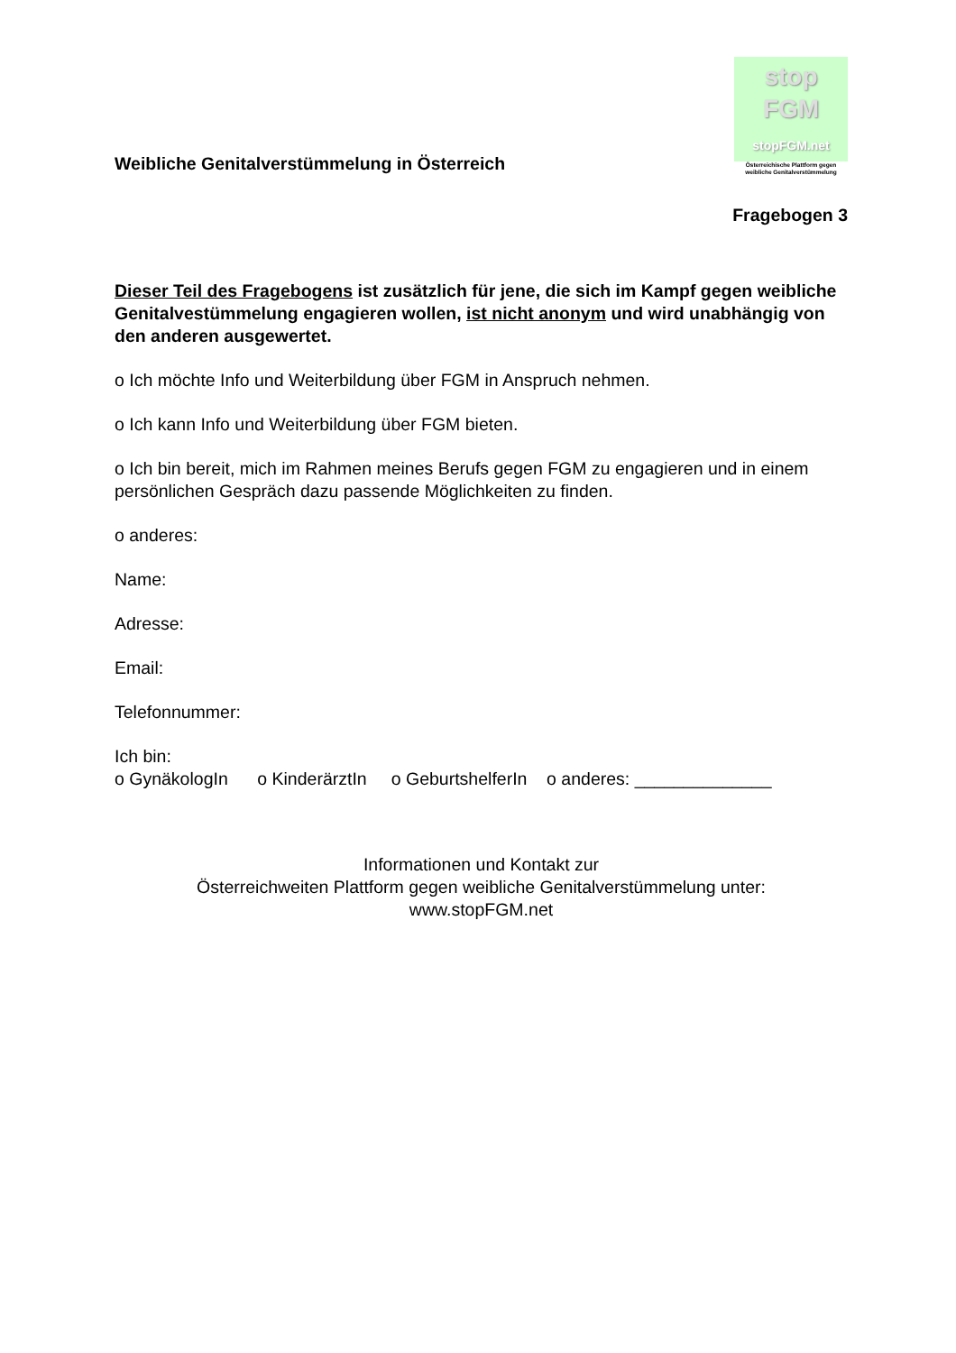Weibliche Genitalverstümmelung in Österreich
stop
FGM
stopFGM.net
Österreichische Plattform gegen weibliche Genitalverstümmelung
Fragebogen 3
Dieser Teil des Fragebogens ist zusätzlich für jene, die sich im Kampf gegen weibliche Genitalvestümmelung engagieren wollen, ist nicht anonym und wird unabhängig von den anderen ausgewertet.
o Ich möchte Info und Weiterbildung über FGM in Anspruch nehmen.
o Ich kann Info und Weiterbildung über FGM bieten.
o Ich bin bereit, mich im Rahmen meines Berufs gegen FGM zu engagieren und in einem persönlichen Gespräch dazu passende Möglichkeiten zu finden.
o anderes:
Name:
Adresse:
Email:
Telefonnummer:
Ich bin:
o GynäkologIn o KinderärztIn o GeburtshelferIn o anderes: ______________
Informationen und Kontakt zur
Österreichweiten Plattform gegen weibliche Genitalverstümmelung unter:
www.stopFGM.net